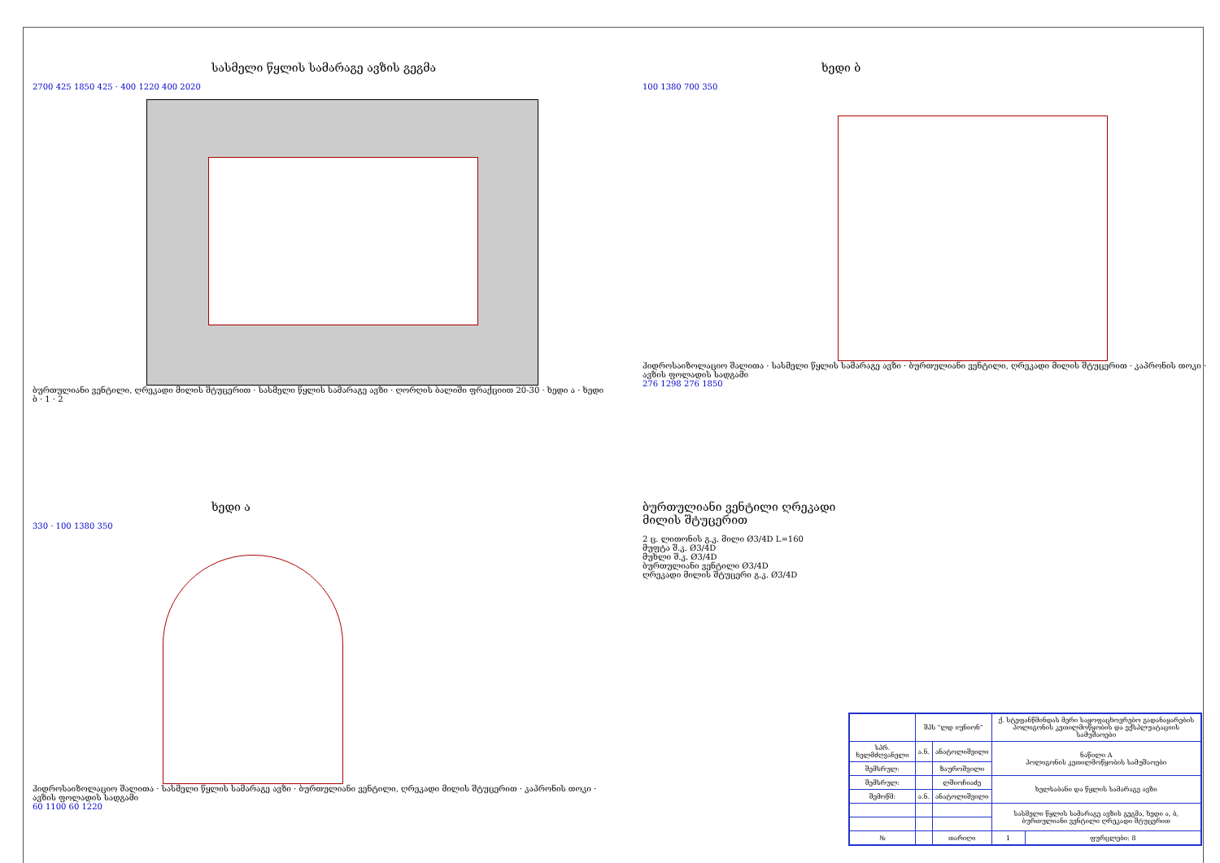სასმელი წყლის სამარაგე ავზის გეგმა
2700 425 1850 425 · 400 1220 400 2020
ბურთულიანი ვენტილი, ღრეკადი მილის შტუცერით · სასმელი წყლის სამარაგე ავზი · ღორღის ბალიში ფრაქციით 20-30 · ხედი ა · ხედი ბ · 1 · 2
ხედი ბ
100 1380 700 350
ჰიდროსაიზოლაციო შალითა · სასმელი წყლის სამარაგე ავზი · ბურთულიანი ვენტილი, ღრეკადი მილის შტუცერით · კაპრონის თოკი · ავზის ფოლადის სადგამი
276 1298 276 1850
ხედი ა
330 · 100 1380 350
ჰიდროსაიზოლაციო შალითა · სასმელი წყლის სამარაგე ავზი · ბურთულიანი ვენტილი, ღრეკადი მილის შტუცერით · კაპრონის თოკი · ავზის ფოლადის სადგამი
60 1100 60 1220
ბურთულიანი ვენტილი ღრეკადი
მილის შტუცერით
2 ც. ლითონის გ.კ. მილი Ø3/4D L=160
მუფტა შ.კ. Ø3/4D
მუხლი შ.კ. Ø3/4D
ბურთულიანი ვენტილი Ø3/4D
ღრეკადი მილის შტუცერი გ.კ. Ø3/4D
| | შპს "ლდ იუნიონ" | | ქ. სტეფანწმინდას მერი საყოფაცხოვრებო გადანაყარების პოლიგონის კეთილმოწყობის და ექსპლუატაციის სამუშაოები | |
| სპრ. ხელმძღვანელი | ა.ნ. | ანატოლიშვილი | ნაწილი A პოლიგონის კეთილმოწყობის სამუშაოები | |
| შემსრულ: | | ზაუროშვილი | | |
| შემსრულ: | | ლშიოჩიაძე | ხელსაბანი და წყლის სამარაგე ავზი | |
| შემოწმ: | ა.ნ. | ანატოლიშვილი | | |
| | | | სასმელი წყლის სამარაგე ავზის გეგმა, ხედი ა, ბ, ბურთულიანი ვენტილი ღრეკადი შტუცერით | |
| № | | თარიღი | 1 | ფურცლები: 8 |